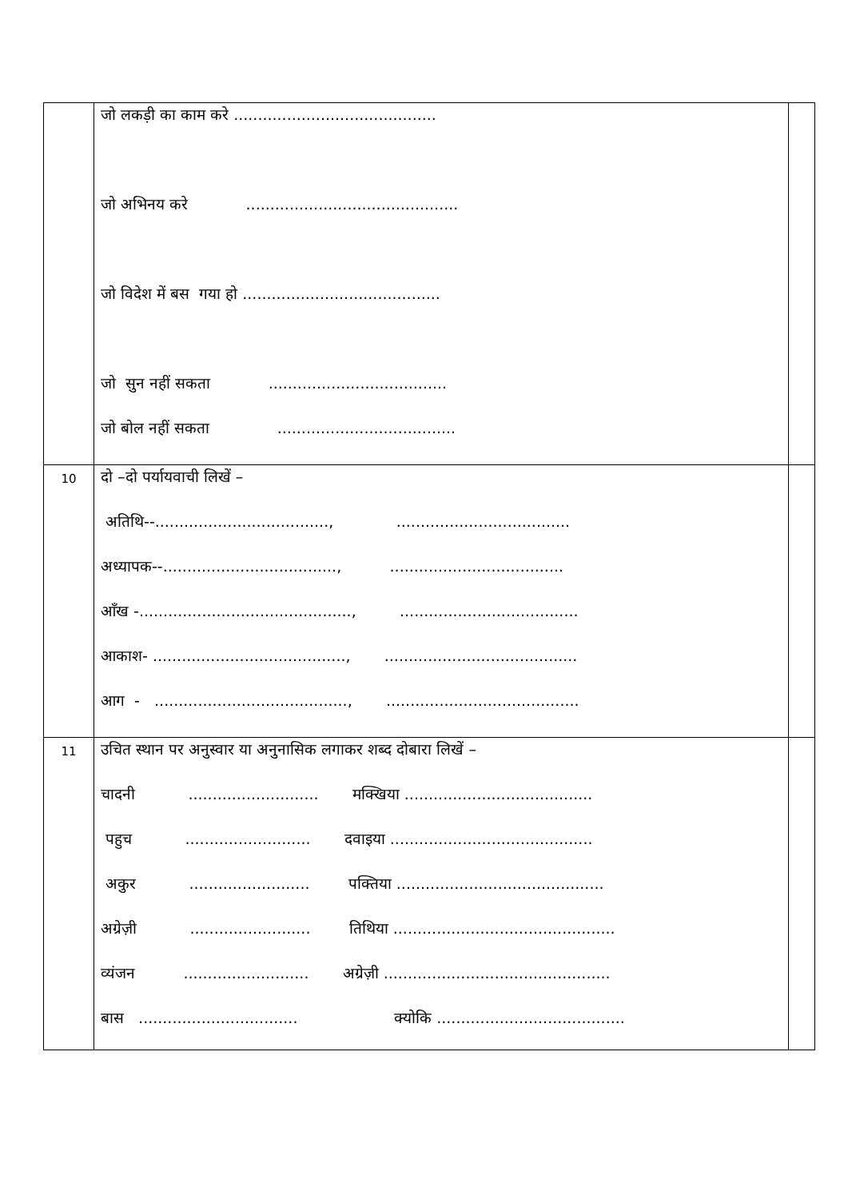| | जो लकड़ी का काम करे .......................................... जो अभिनय करे ............................................ जो विदेश में बस गया हो ......................................... जो सुन नहीं सकता ..................................... जो बोल नहीं सकता ..................................... | |
| 10 | दो –दो पर्यायवाची लिखें – अतिथि--...................................., .................................... अध्यापक--...................................., .................................... आँख -............................................, ..................................... आकाश- ........................................, ........................................ आग - ........................................, ........................................ | |
| 11 | उचित स्थान पर अनुस्वार या अनुनासिक लगाकर शब्द दोबारा लिखें – चादनी ........................... मक्खिया ....................................... पहुच .......................... दवाइया .......................................... अकुर ......................... पक्तिया ........................................... अग्रेज़ी ......................... तिथिया .............................................. व्यंजन .......................... अग्रेज़ी ............................................... बास ................................. क्योकि ....................................... | |